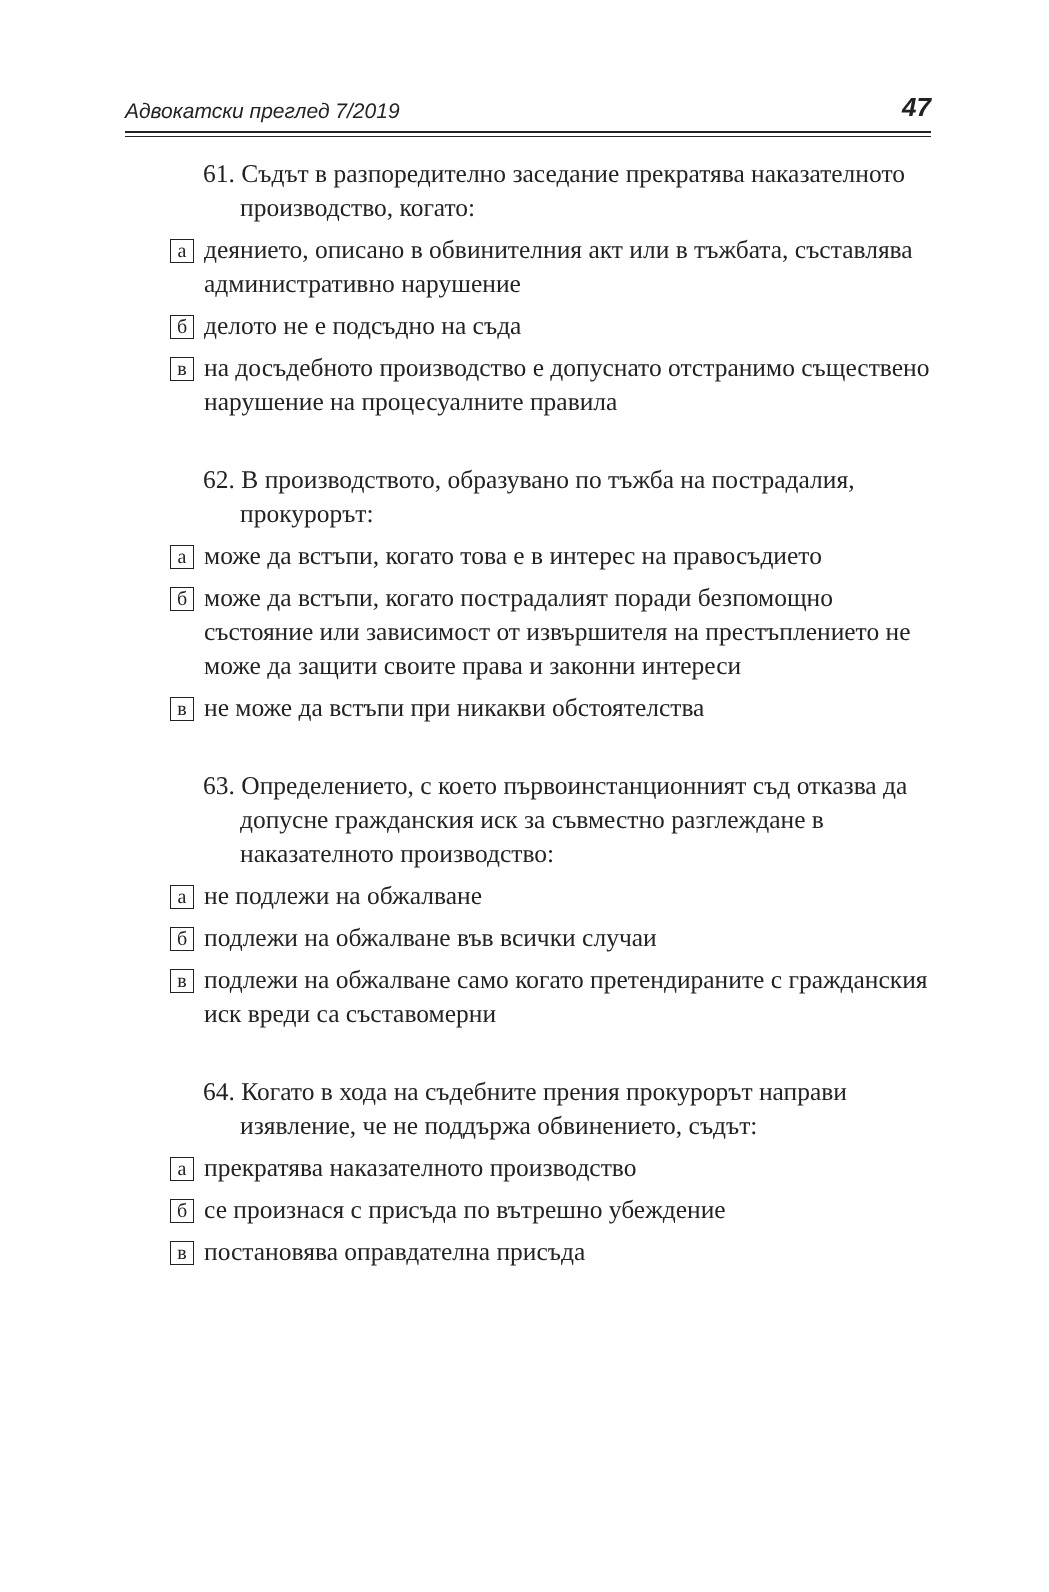Адвокатски преглед 7/2019 47
61. Съдът в разпоредително заседание прекратява наказателното производство, когато:
адеянието, описано в обвинителния акт или в тъжбата, съставлява административно нарушение
бделото не е подсъдно на съда
вна досъдебното производство е допуснато отстранимо съществено нарушение на процесуалните правила
62. В производството, образувано по тъжба на пострадалия, прокурорът:
аможе да встъпи, когато това е в интерес на правосъдието
бможе да встъпи, когато пострадалият поради безпомощно състояние или зависимост от извършителя на престъплението не може да защити своите права и законни интереси
вне може да встъпи при никакви обстоятелства
63. Определението, с което първоинстанционният съд отказва да допусне гражданския иск за съвместно разглеждане в наказателното производство:
ане подлежи на обжалване
бподлежи на обжалване във всички случаи
вподлежи на обжалване само когато претендираните с гражданския иск вреди са съставомерни
64. Когато в хода на съдебните прения прокурорът направи изявление, че не поддържа обвинението, съдът:
апрекратява наказателното производство
бсе произнася с присъда по вътрешно убеждение
впостановява оправдателна присъда